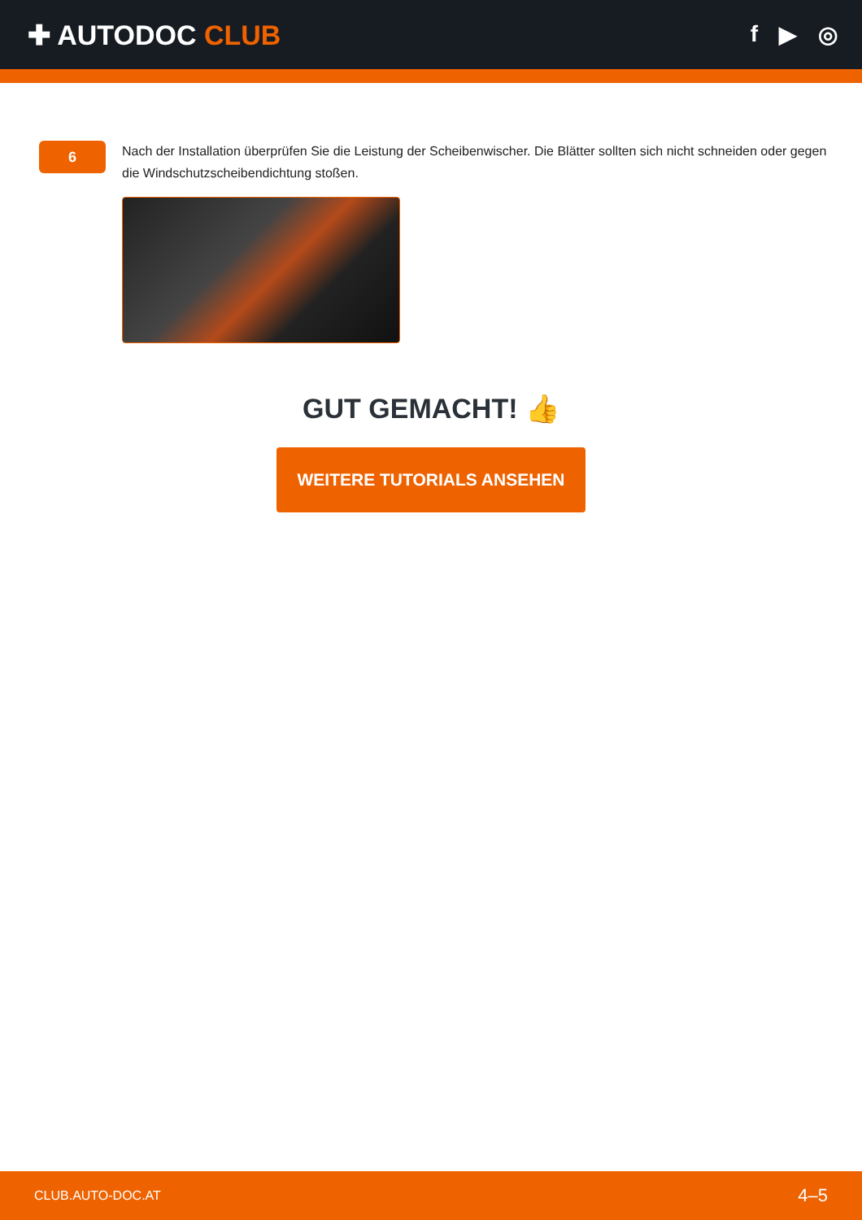✚ AUTODOC CLUB
f ▶ ◎
6
Nach der Installation überprüfen Sie die Leistung der Scheibenwischer. Die Blätter sollten sich nicht schneiden oder gegen die Windschutzscheibendichtung stoßen.
GUT GEMACHT! 👍
WEITERE TUTORIALS ANSEHEN
CLUB.AUTO-DOC.AT 4–5